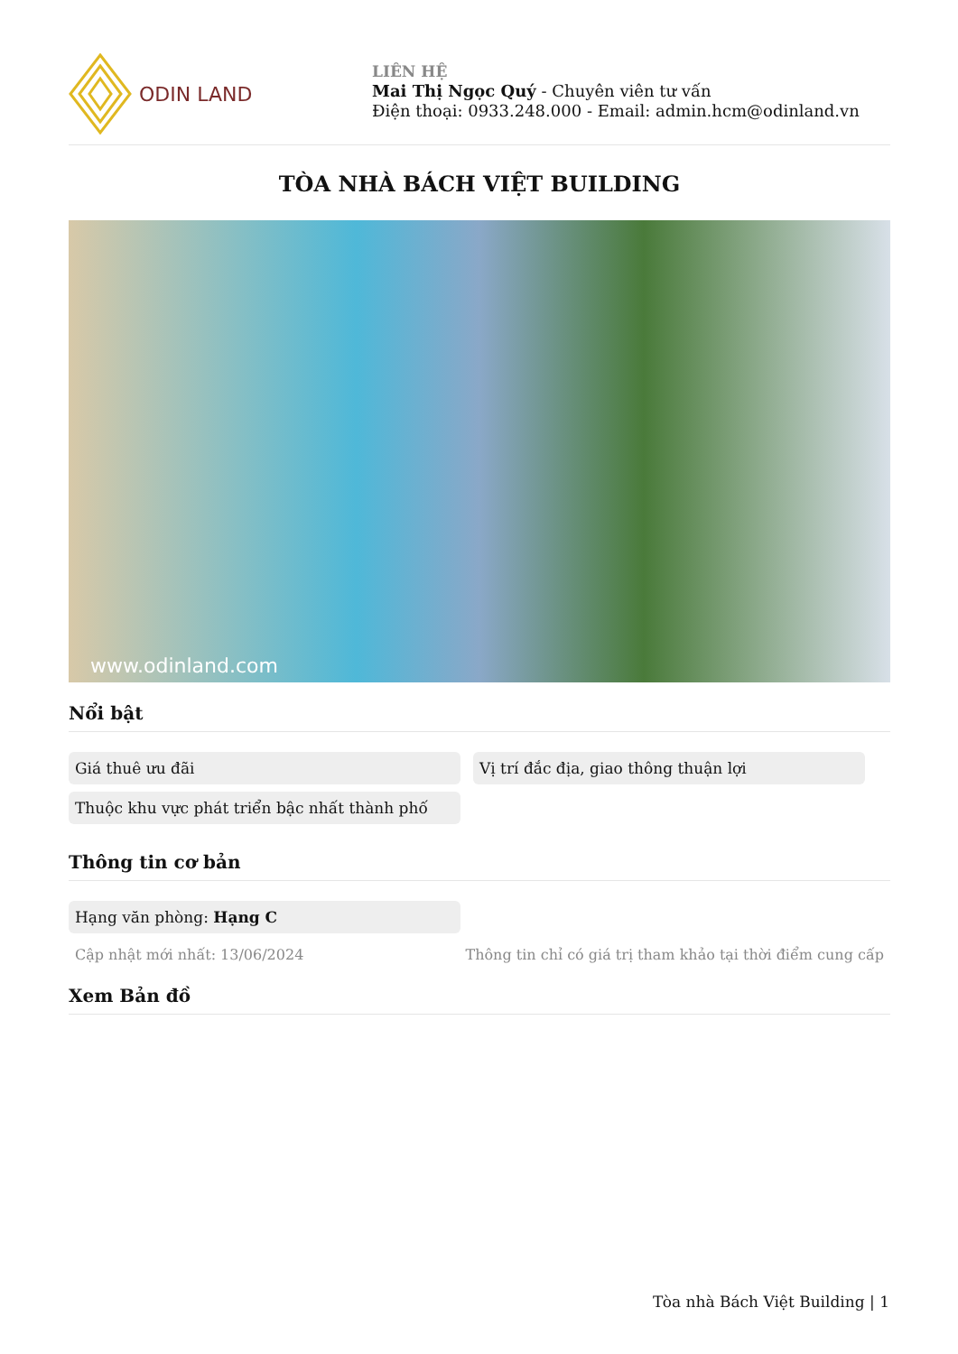ODIN LAND
LIÊN HỆ
Mai Thị Ngọc Quý - Chuyên viên tư vấn
Điện thoại: 0933.248.000 - Email: admin.hcm@odinland.vn
TÒA NHÀ BÁCH VIỆT BUILDING
www.odinland.com
Nổi bật
Giá thuê ưu đãi
Vị trí đắc địa, giao thông thuận lợi
Thuộc khu vực phát triển bậc nhất thành phố
Thông tin cơ bản
Hạng văn phòng: Hạng C
Cập nhật mới nhất: 13/06/2024 Thông tin chỉ có giá trị tham khảo tại thời điểm cung cấp
Xem Bản đồ
Tòa nhà Bách Việt Building | 1